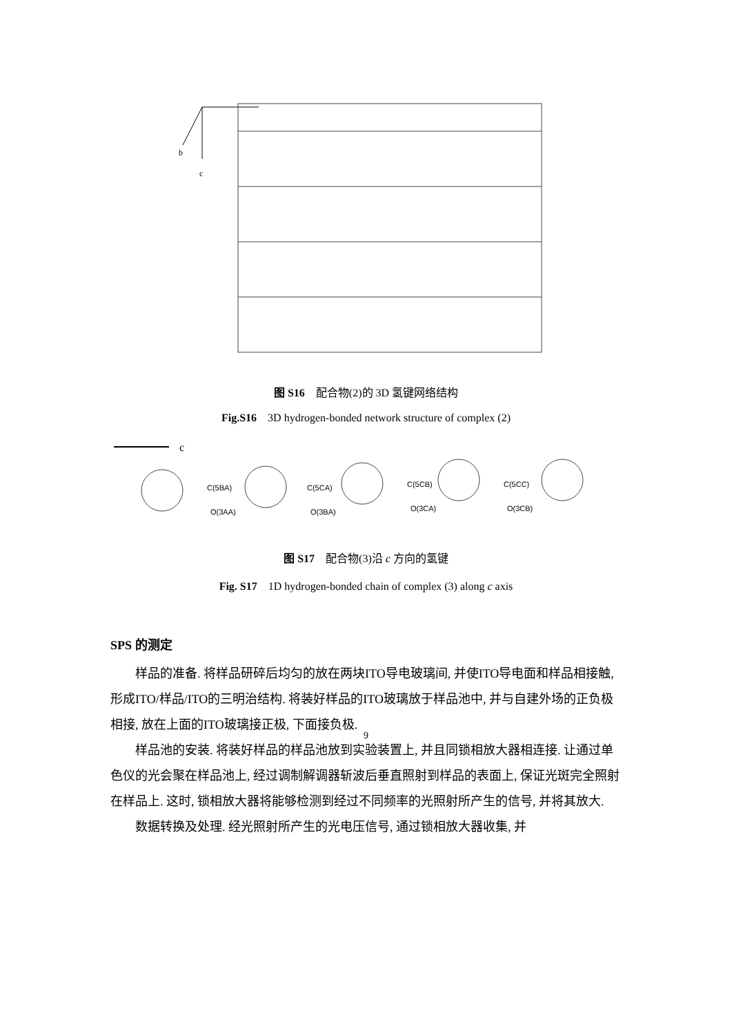b
c
图 S16　配合物(2)的 3D 氢键网络结构
Fig.S16　3D hydrogen-bonded network structure of complex (2)
c
C(5BA)
O(3AA)
C(5CA)
O(3BA)
C(5CB)
O(3CA)
C(5CC)
O(3CB)
图 S17　配合物(3)沿 c 方向的氢键
Fig. S17　1D hydrogen-bonded chain of complex (3) along c axis
SPS 的测定
样品的准备. 将样品研碎后均匀的放在两块ITO导电玻璃间, 并使ITO导电面和样品相接触,形成ITO/样品/ITO的三明治结构. 将装好样品的ITO玻璃放于样品池中, 并与自建外场的正负极相接, 放在上面的ITO玻璃接正极, 下面接负极.
样品池的安装. 将装好样品的样品池放到实验装置上, 并且同锁相放大器相连接. 让通过单色仪的光会聚在样品池上, 经过调制解调器斩波后垂直照射到样品的表面上, 保证光斑完全照射在样品上. 这时, 锁相放大器将能够检测到经过不同频率的光照射所产生的信号, 并将其放大.
数据转换及处理. 经光照射所产生的光电压信号, 通过锁相放大器收集, 并
9